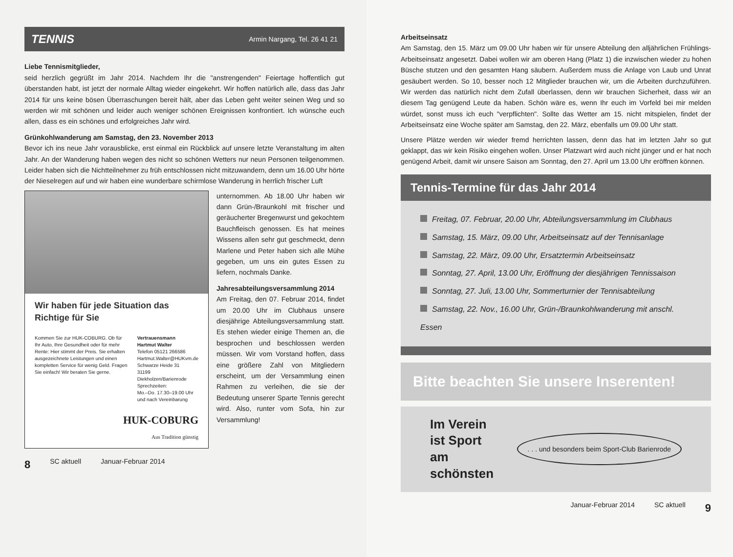TENNIS Armin Nargang, Tel. 26 41 21
Liebe Tennismitglieder,
seid herzlich gegrüßt im Jahr 2014. Nachdem Ihr die "anstrengenden" Feiertage hoffentlich gut überstanden habt, ist jetzt der normale Alltag wieder eingekehrt. Wir hoffen natürlich alle, dass das Jahr 2014 für uns keine bösen Überraschungen bereit hält, aber das Leben geht weiter seinen Weg und so werden wir mit schönen und leider auch weniger schönen Ereignissen konfrontiert. Ich wünsche euch allen, dass es ein schönes und erfolgreiches Jahr wird.
Grünkohlwanderung am Samstag, den 23. November 2013
Bevor ich ins neue Jahr vorausblicke, erst einmal ein Rückblick auf unsere letzte Veranstaltung im alten Jahr. An der Wanderung haben wegen des nicht so schönen Wetters nur neun Personen teilgenommen. Leider haben sich die Nichtteilnehmer zu früh entschlossen nicht mitzuwandern, denn um 16.00 Uhr hörte der Nieselregen auf und wir haben eine wunderbare schirmlose Wanderung in herrlich frischer Luft
Wir haben für jede Situation das Richtige für Sie
Kommen Sie zur HUK-COBURG. Ob für Ihr Auto, Ihre Gesundheit oder für mehr Rente: Hier stimmt der Preis. Sie erhalten ausgezeichnete Leistungen und einen kompletten Service für wenig Geld. Fragen Sie einfach! Wir beraten Sie gerne.
Vertrauensmann
Hartmut Walter
Telefon 05121 266586
Hartmut.Walter@HUKvm.de
Schwarze Heide 31
31199 Diekholzen/Barienrode
Sprechzeiten:
Mo.–Do. 17.30–19.00 Uhr
und nach Vereinbarung
HUK-COBURG
Aus Tradition günstig
unternommen. Ab 18.00 Uhr haben wir dann Grün-/Braunkohl mit frischer und geräucherter Bregenwurst und gekochtem Bauchfleisch genossen. Es hat meines Wissens allen sehr gut geschmeckt, denn Marlene und Peter haben sich alle Mühe gegeben, um uns ein gutes Essen zu liefern, nochmals Danke.
Jahresabteilungsversammlung 2014
Am Freitag, den 07. Februar 2014, findet um 20.00 Uhr im Clubhaus unsere diesjährige Abteilungsversammlung statt. Es stehen wieder einige Themen an, die besprochen und beschlossen werden müssen. Wir vom Vorstand hoffen, dass eine größere Zahl von Mitgliedern erscheint, um der Versammlung einen Rahmen zu verleihen, die sie der Bedeutung unserer Sparte Tennis gerecht wird. Also, runter vom Sofa, hin zur Versammlung!
8 SC aktuell Januar-Februar 2014
Arbeitseinsatz
Am Samstag, den 15. März um 09.00 Uhr haben wir für unsere Abteilung den alljährlichen Frühlings-Arbeitseinsatz angesetzt. Dabei wollen wir am oberen Hang (Platz 1) die inzwischen wieder zu hohen Büsche stutzen und den gesamten Hang säubern. Außerdem muss die Anlage von Laub und Unrat gesäubert werden. So 10, besser noch 12 Mitglieder brauchen wir, um die Arbeiten durchzuführen. Wir werden das natürlich nicht dem Zufall überlassen, denn wir brauchen Sicherheit, dass wir an diesem Tag genügend Leute da haben. Schön wäre es, wenn Ihr euch im Vorfeld bei mir melden würdet, sonst muss ich euch "verpflichten". Sollte das Wetter am 15. nicht mitspielen, findet der Arbeitseinsatz eine Woche später am Samstag, den 22. März, ebenfalls um 09.00 Uhr statt.
Unsere Plätze werden wir wieder fremd herrichten lassen, denn das hat im letzten Jahr so gut geklappt, das wir kein Risiko eingehen wollen. Unser Platzwart wird auch nicht jünger und er hat noch genügend Arbeit, damit wir unsere Saison am Sonntag, den 27. April um 13.00 Uhr eröffnen können.
Tennis-Termine für das Jahr 2014
Freitag, 07. Februar, 20.00 Uhr, Abteilungsversammlung im Clubhaus
Samstag, 15. März, 09.00 Uhr, Arbeitseinsatz auf der Tennisanlage
Samstag, 22. März, 09.00 Uhr, Ersatztermin Arbeitseinsatz
Sonntag, 27. April, 13.00 Uhr, Eröffnung der diesjährigen Tennissaison
Sonntag, 27. Juli, 13.00 Uhr, Sommerturnier der Tennisabteilung
Samstag, 22. Nov., 16.00 Uhr, Grün-/Braunkohlwanderung mit anschl. Essen
Bitte beachten Sie unsere Inserenten!
Im Verein
ist Sport
am
schönsten. . . und besonders beim Sport-Club Barienrode
Januar-Februar 2014 SC aktuell 9